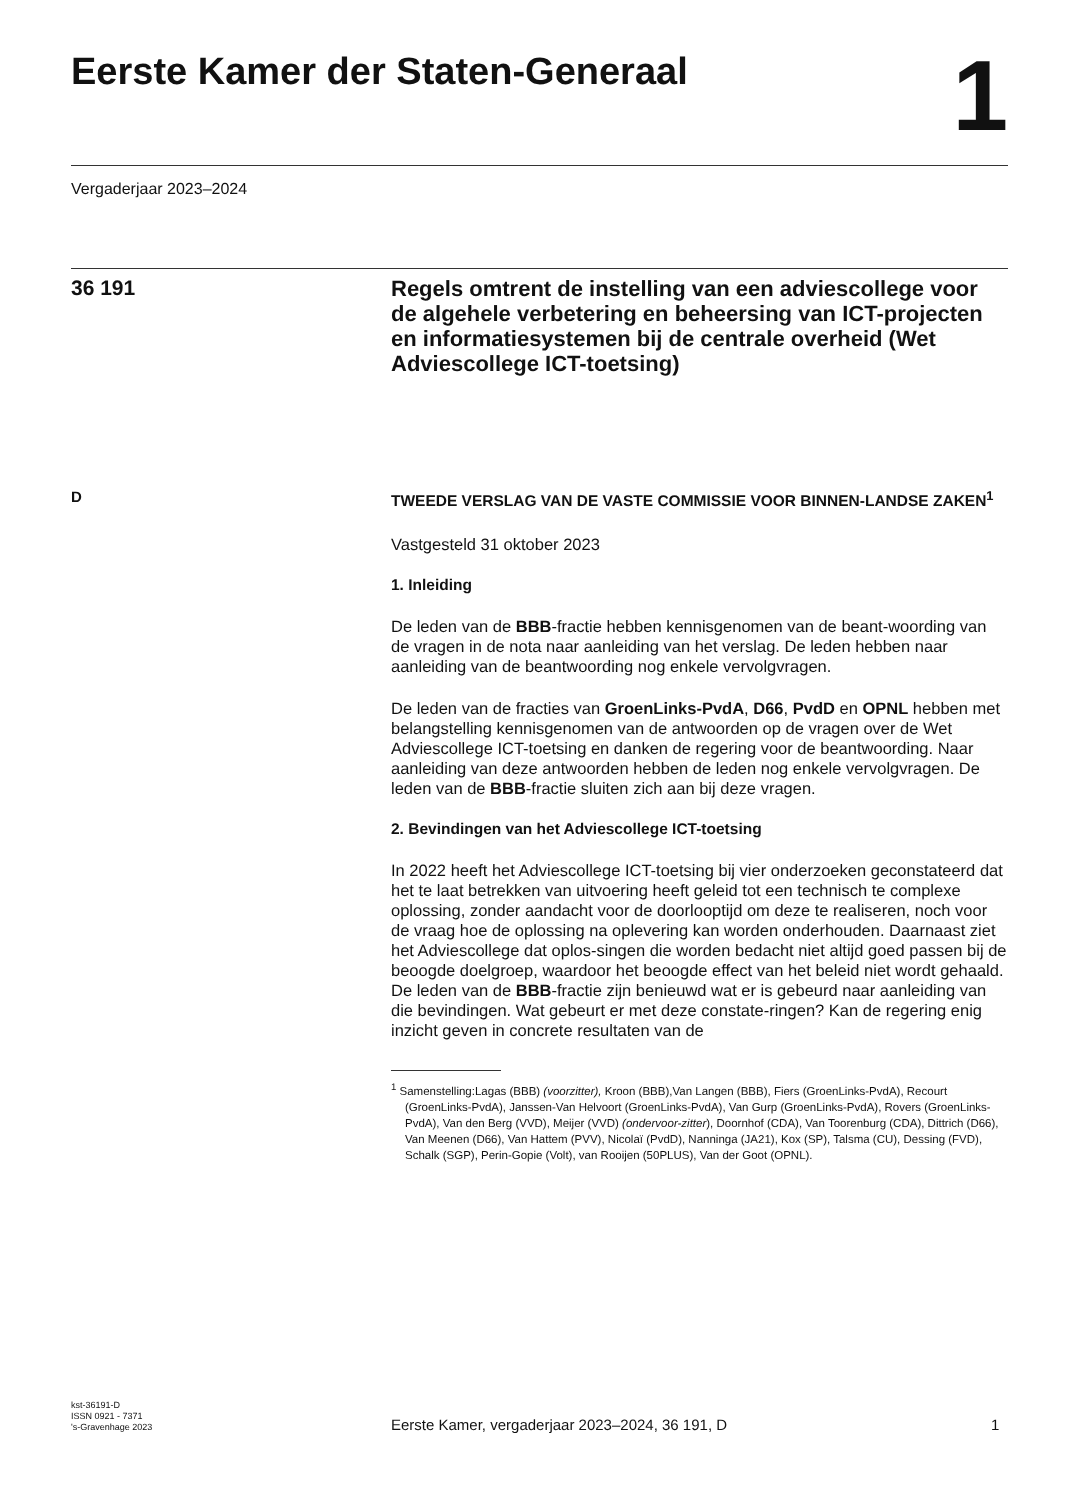Eerste Kamer der Staten-Generaal
1
Vergaderjaar 2023–2024
36 191
Regels omtrent de instelling van een adviescollege voor de algehele verbetering en beheersing van ICT-projecten en informatiesystemen bij de centrale overheid (Wet Adviescollege ICT-toetsing)
D TWEEDE VERSLAG VAN DE VASTE COMMISSIE VOOR BINNEN-LANDSE ZAKEN<sup>1</sup>
Vastgesteld 31 oktober 2023
1. Inleiding
De leden van de BBB-fractie hebben kennisgenomen van de beant-woording van de vragen in de nota naar aanleiding van het verslag. De leden hebben naar aanleiding van de beantwoording nog enkele vervolgvragen.
De leden van de fracties van GroenLinks-PvdA, D66, PvdD en OPNL hebben met belangstelling kennisgenomen van de antwoorden op de vragen over de Wet Adviescollege ICT-toetsing en danken de regering voor de beantwoording. Naar aanleiding van deze antwoorden hebben de leden nog enkele vervolgvragen. De leden van de BBB-fractie sluiten zich aan bij deze vragen.
2. Bevindingen van het Adviescollege ICT-toetsing
In 2022 heeft het Adviescollege ICT-toetsing bij vier onderzoeken geconstateerd dat het te laat betrekken van uitvoering heeft geleid tot een technisch te complexe oplossing, zonder aandacht voor de doorlooptijd om deze te realiseren, noch voor de vraag hoe de oplossing na oplevering kan worden onderhouden. Daarnaast ziet het Adviescollege dat oplos-singen die worden bedacht niet altijd goed passen bij de beoogde doelgroep, waardoor het beoogde effect van het beleid niet wordt gehaald. De leden van de BBB-fractie zijn benieuwd wat er is gebeurd naar aanleiding van die bevindingen. Wat gebeurt er met deze constate-ringen? Kan de regering enig inzicht geven in concrete resultaten van de
<sup>1</sup> Samenstelling:Lagas (BBB) (voorzitter), Kroon (BBB),Van Langen (BBB), Fiers (GroenLinks-PvdA), Recourt (GroenLinks-PvdA), Janssen-Van Helvoort (GroenLinks-PvdA), Van Gurp (GroenLinks-PvdA), Rovers (GroenLinks-PvdA), Van den Berg (VVD), Meijer (VVD) (ondervoor-zitter), Doornhof (CDA), Van Toorenburg (CDA), Dittrich (D66), Van Meenen (D66), Van Hattem (PVV), Nicolaï (PvdD), Nanninga (JA21), Kox (SP), Talsma (CU), Dessing (FVD), Schalk (SGP), Perin-Gopie (Volt), van Rooijen (50PLUS), Van der Goot (OPNL).
kst-36191-D
ISSN 0921 - 7371
's-Gravenhage 2023
Eerste Kamer, vergaderjaar 2023–2024, 36 191, D
1